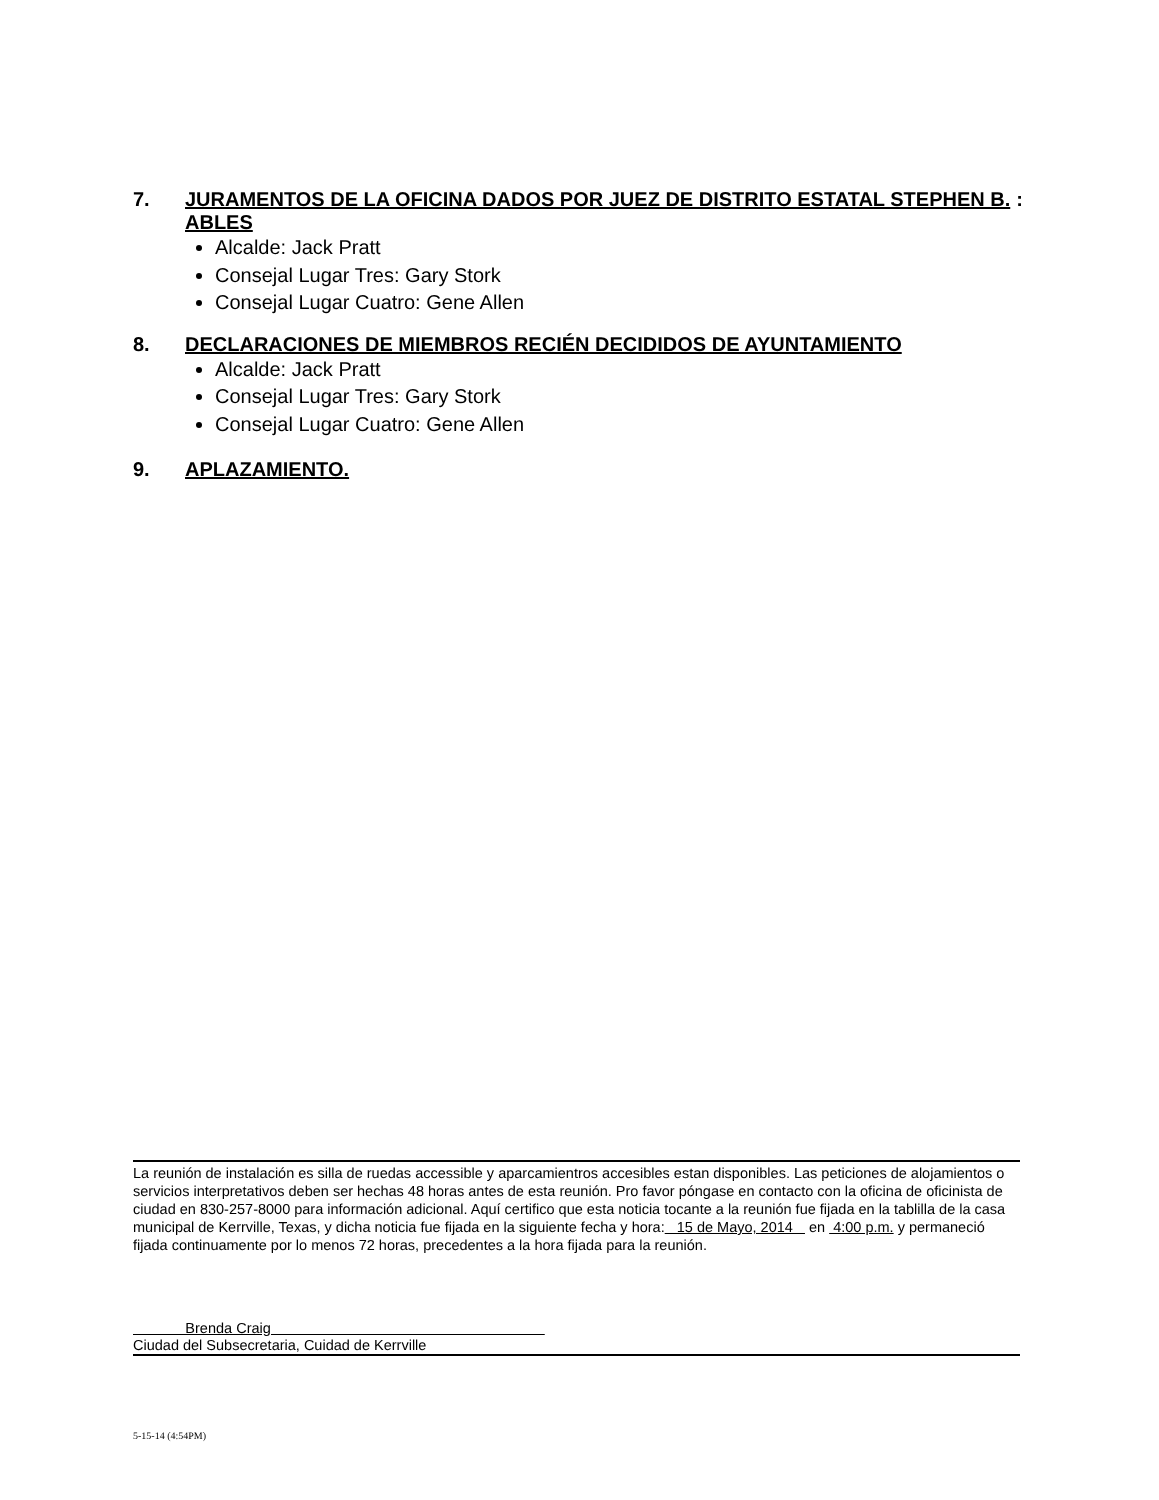7. JURAMENTOS DE LA OFICINA DADOS POR JUEZ DE DISTRITO ESTATAL STEPHEN B. ABLES:
Alcalde: Jack Pratt
Consejal Lugar Tres: Gary Stork
Consejal Lugar Cuatro: Gene Allen
8. DECLARACIONES DE MIEMBROS RECIÉN DECIDIDOS DE AYUNTAMIENTO
Alcalde: Jack Pratt
Consejal Lugar Tres: Gary Stork
Consejal Lugar Cuatro: Gene Allen
9. APLAZAMIENTO.
La reunión de instalación es silla de ruedas accessible y aparcamientros accesibles estan disponibles. Las peticiones de alojamientos o servicios interpretativos deben ser hechas 48 horas antes de esta reunión. Pro favor póngase en contacto con la oficina de oficinista de ciudad en 830-257-8000 para información adicional. Aquí certifico que esta noticia tocante a la reunión fue fijada en la tablilla de la casa municipal de Kerrville, Texas, y dicha noticia fue fijada en la siguiente fecha y hora: 15 de Mayo, 2014 en 4:00 p.m. y permaneció fijada continuamente por lo menos 72 horas, precedentes a la hora fijada para la reunión.
Brenda Craig
Ciudad del Subsecretaria, Cuidad de Kerrville
5-15-14 (4:54PM)